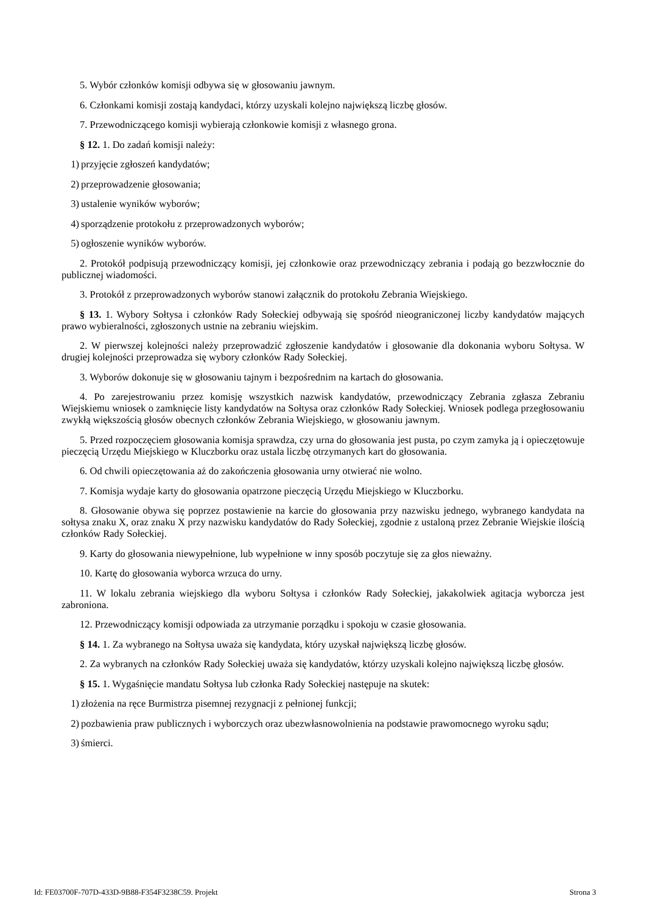5. Wybór członków komisji odbywa się w głosowaniu jawnym.
6. Członkami komisji zostają kandydaci, którzy uzyskali kolejno największą liczbę głosów.
7. Przewodniczącego komisji wybierają członkowie komisji z własnego grona.
§ 12. 1. Do zadań komisji należy:
1) przyjęcie zgłoszeń kandydatów;
2) przeprowadzenie głosowania;
3) ustalenie wyników wyborów;
4) sporządzenie protokołu z przeprowadzonych wyborów;
5) ogłoszenie wyników wyborów.
2. Protokół podpisują przewodniczący komisji, jej członkowie oraz przewodniczący zebrania i podają go bezzwłocznie do publicznej wiadomości.
3. Protokół z przeprowadzonych wyborów stanowi załącznik do protokołu Zebrania Wiejskiego.
§ 13. 1. Wybory Sołtysa i członków Rady Sołeckiej odbywają się spośród nieograniczonej liczby kandydatów mających prawo wybieralności, zgłoszonych ustnie na zebraniu wiejskim.
2. W pierwszej kolejności należy przeprowadzić zgłoszenie kandydatów i głosowanie dla dokonania wyboru Sołtysa. W drugiej kolejności przeprowadza się wybory członków Rady Sołeckiej.
3. Wyborów dokonuje się w głosowaniu tajnym i bezpośrednim na kartach do głosowania.
4. Po zarejestrowaniu przez komisję wszystkich nazwisk kandydatów, przewodniczący Zebrania zgłasza Zebraniu Wiejskiemu wniosek o zamknięcie listy kandydatów na Sołtysa oraz członków Rady Sołeckiej. Wniosek podlega przegłosowaniu zwykłą większością głosów obecnych członków Zebrania Wiejskiego, w głosowaniu jawnym.
5. Przed rozpoczęciem głosowania komisja sprawdza, czy urna do głosowania jest pusta, po czym zamyka ją i opieczętowuje pieczęcią Urzędu Miejskiego w Kluczborku oraz ustala liczbę otrzymanych kart do głosowania.
6. Od chwili opieczętowania aż do zakończenia głosowania urny otwierać nie wolno.
7. Komisja wydaje karty do głosowania opatrzone pieczęcią Urzędu Miejskiego w Kluczborku.
8. Głosowanie obywa się poprzez postawienie na karcie do głosowania przy nazwisku jednego, wybranego kandydata na sołtysa znaku X, oraz znaku X przy nazwisku kandydatów do Rady Sołeckiej, zgodnie z ustaloną przez Zebranie Wiejskie ilością członków Rady Sołeckiej.
9. Karty do głosowania niewypełnione, lub wypełnione w inny sposób poczytuje się za głos nieważny.
10. Kartę do głosowania wyborca wrzuca do urny.
11. W lokalu zebrania wiejskiego dla wyboru Sołtysa i członków Rady Sołeckiej, jakakolwiek agitacja wyborcza jest zabroniona.
12. Przewodniczący komisji odpowiada za utrzymanie porządku i spokoju w czasie głosowania.
§ 14. 1. Za wybranego na Sołtysa uważa się kandydata, który uzyskał największą liczbę głosów.
2. Za wybranych na członków Rady Sołeckiej uważa się kandydatów, którzy uzyskali kolejno największą liczbę głosów.
§ 15. 1. Wygaśnięcie mandatu Sołtysa lub członka Rady Sołeckiej następuje na skutek:
1) złożenia na ręce Burmistrza pisemnej rezygnacji z pełnionej funkcji;
2) pozbawienia praw publicznych i wyborczych oraz ubezwłasnowolnienia na podstawie prawomocnego wyroku sądu;
3) śmierci.
Id: FE03700F-707D-433D-9B88-F354F3238C59. Projekt Strona 3